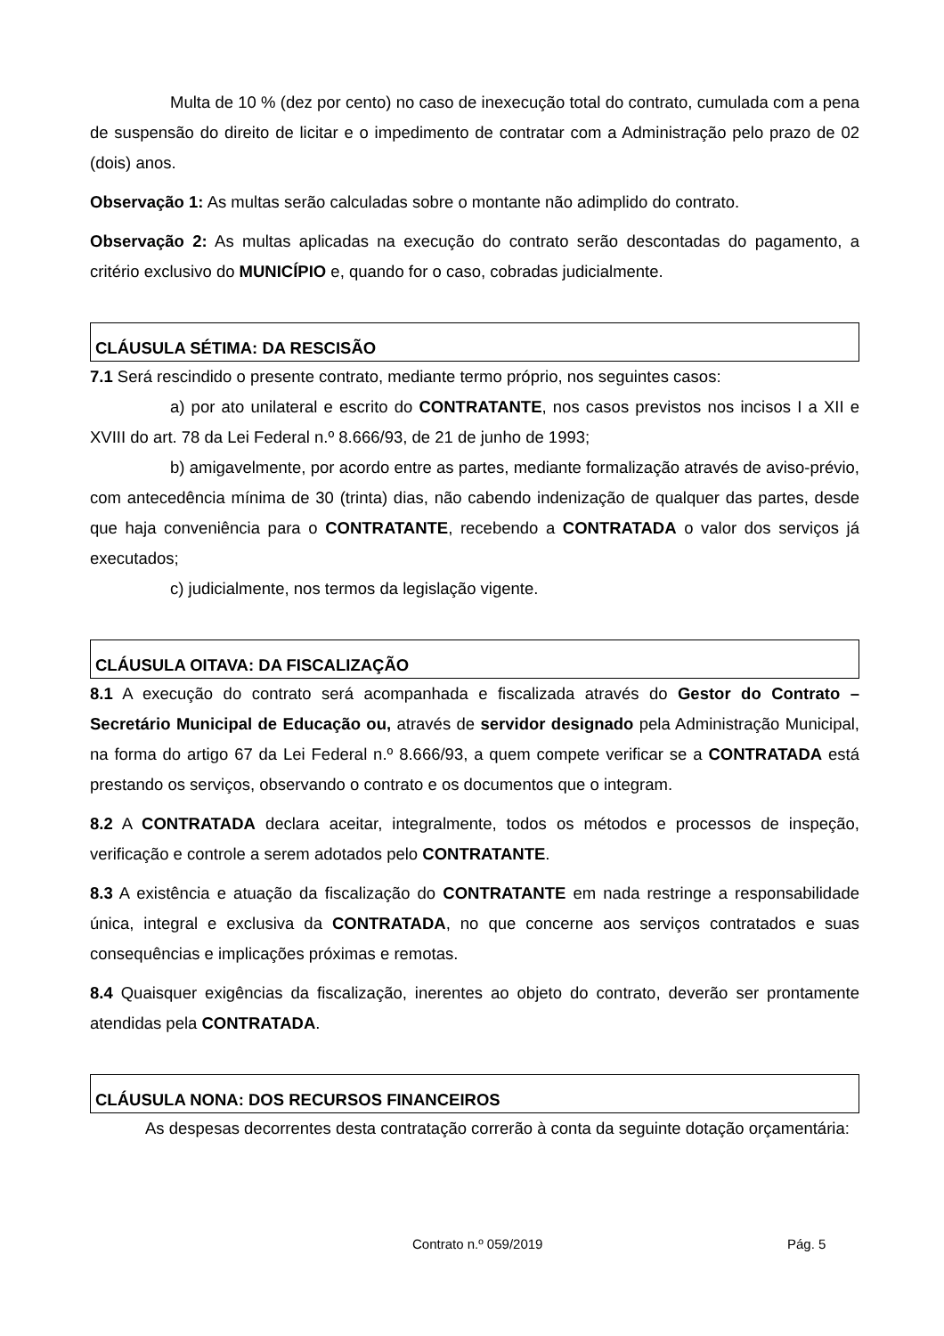Multa de 10 % (dez por cento) no caso de inexecução total do contrato, cumulada com a pena de suspensão do direito de licitar e o impedimento de contratar com a Administração pelo prazo de 02 (dois) anos.
Observação 1: As multas serão calculadas sobre o montante não adimplido do contrato.
Observação 2: As multas aplicadas na execução do contrato serão descontadas do pagamento, a critério exclusivo do MUNICÍPIO e, quando for o caso, cobradas judicialmente.
CLÁUSULA SÉTIMA: DA RESCISÃO
7.1 Será rescindido o presente contrato, mediante termo próprio, nos seguintes casos:
a) por ato unilateral e escrito do CONTRATANTE, nos casos previstos nos incisos I a XII e XVIII do art. 78 da Lei Federal n.º 8.666/93, de 21 de junho de 1993;
b) amigavelmente, por acordo entre as partes, mediante formalização através de aviso-prévio, com antecedência mínima de 30 (trinta) dias, não cabendo indenização de qualquer das partes, desde que haja conveniência para o CONTRATANTE, recebendo a CONTRATADA o valor dos serviços já executados;
c) judicialmente, nos termos da legislação vigente.
CLÁUSULA OITAVA: DA FISCALIZAÇÃO
8.1 A execução do contrato será acompanhada e fiscalizada através do Gestor do Contrato – Secretário Municipal de Educação ou, através de servidor designado pela Administração Municipal, na forma do artigo 67 da Lei Federal n.º 8.666/93, a quem compete verificar se a CONTRATADA está prestando os serviços, observando o contrato e os documentos que o integram.
8.2 A CONTRATADA declara aceitar, integralmente, todos os métodos e processos de inspeção, verificação e controle a serem adotados pelo CONTRATANTE.
8.3 A existência e atuação da fiscalização do CONTRATANTE em nada restringe a responsabilidade única, integral e exclusiva da CONTRATADA, no que concerne aos serviços contratados e suas consequências e implicações próximas e remotas.
8.4 Quaisquer exigências da fiscalização, inerentes ao objeto do contrato, deverão ser prontamente atendidas pela CONTRATADA.
CLÁUSULA NONA: DOS RECURSOS FINANCEIROS
As despesas decorrentes desta contratação correrão à conta da seguinte dotação orçamentária:
Contrato n.º 059/2019 Pág. 5